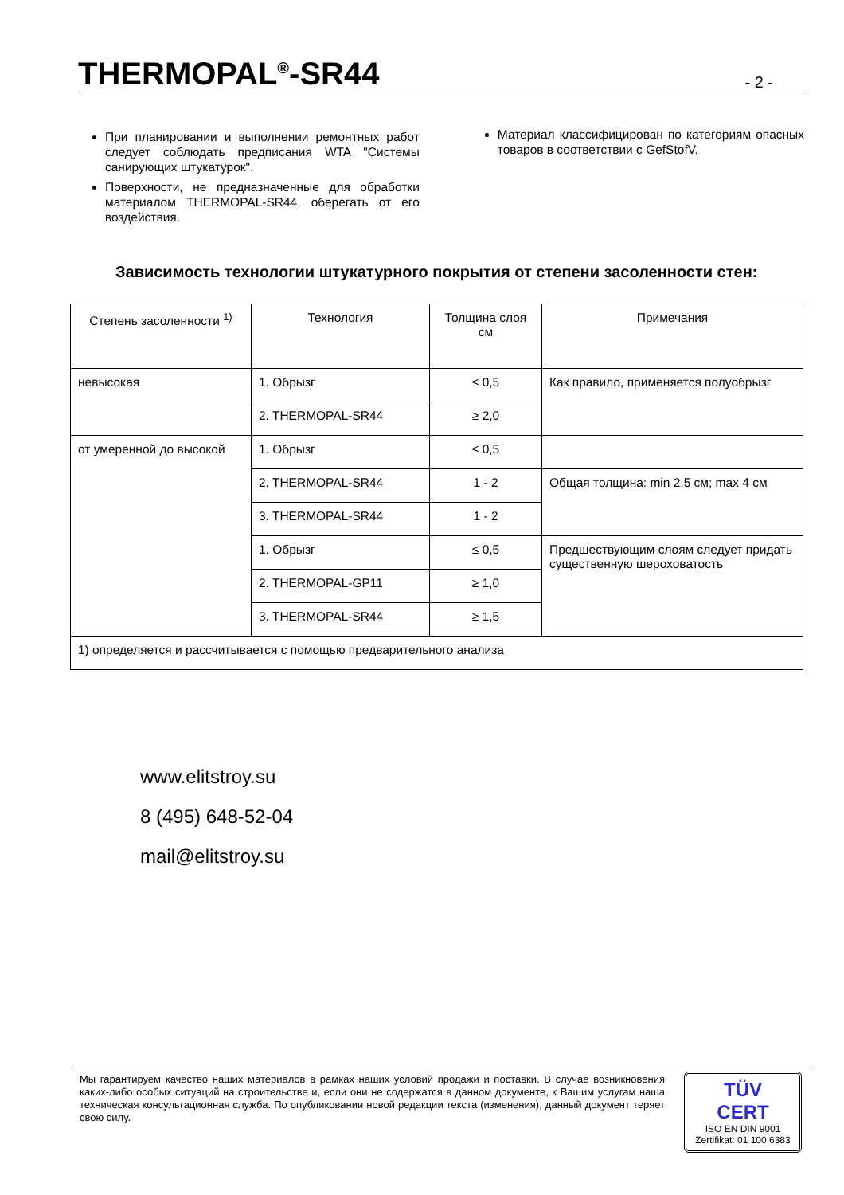THERMOPAL<sup>®</sup>-SR44
- 2 -
При планировании и выполнении ремонтных работ следует соблюдать предписания WTA "Системы санирующих штукатурок".
Поверхности, не предназначенные для обработки материалом THERMOPAL-SR44, оберегать от его воздействия.
Материал классифицирован по категориям опасных товаров в соответствии с GefStofV.
Зависимость технологии штукатурного покрытия от степени засоленности стен:
| Степень засоленности <sup>1)</sup> | Технология | Толщина слоя см | Примечания |
| --- | --- | --- | --- |
| невысокая | 1. Обрызг | ≤ 0,5 | Как правило, применяется полуобрызг |
| | 2. THERMOPAL-SR44 | ≥ 2,0 | |
| от умеренной до высокой | 1. Обрызг | ≤ 0,5 | |
| | 2. THERMOPAL-SR44 | 1 - 2 | Общая толщина: min 2,5 см; max 4 см |
| | 3. THERMOPAL-SR44 | 1 - 2 | |
| | 1. Обрызг | ≤ 0,5 | Предшествующим слоям следует придать существенную шероховатость |
| | 2. THERMOPAL-GP11 | ≥ 1,0 | |
| | 3. THERMOPAL-SR44 | ≥ 1,5 | |
| 1) определяется и рассчитывается с помощью предварительного анализа | | | |
www.elitstroy.su
8 (495) 648-52-04
mail@elitstroy.su
Мы гарантируем качество наших материалов в рамках наших условий продажи и поставки. В случае возникновения каких-либо особых ситуаций на строительстве и, если они не содержатся в данном документе, к Вашим услугам наша техническая консультационная служба. По опубликовании новой редакции текста (изменения), данный документ теряет свою силу.
TÜV
CERT
ISO EN DIN 9001
Zertifikat: 01 100 6383